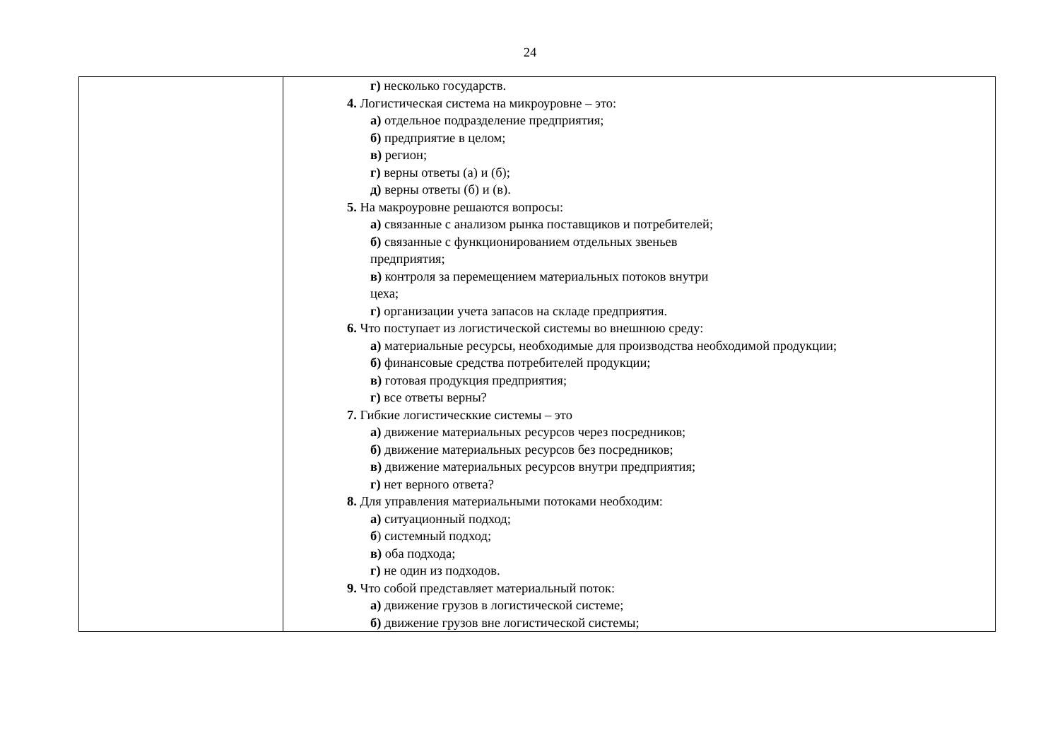24
| | г) несколько государств. 4. Логистическая система на микроуровне – это: а) отдельное подразделение предприятия; б) предприятие в целом; в) регион; г) верны ответы (а) и (б); д) верны ответы (б) и (в). 5. На макроуровне решаются вопросы: а) связанные с анализом рынка поставщиков и потребителей; б) связанные с функционированием отдельных звеньев предприятия; в) контроля за перемещением материальных потоков внутри цеха; г) организации учета запасов на складе предприятия. 6. Что поступает из логистической системы во внешнюю среду: а) материальные ресурсы, необходимые для производства необходимой продукции; б) финансовые средства потребителей продукции; в) готовая продукция предприятия; г) все ответы верны? 7. Гибкие логистическкие системы – это а) движение материальных ресурсов через посредников; б) движение материальных ресурсов без посредников; в) движение материальных ресурсов внутри предприятия; г) нет верного ответа? 8. Для управления материальными потоками необходим: а) ситуационный подход; б ) системный подход; в) оба подхода; г) не один из подходов. 9. Что собой представляет материальный поток: а) движение грузов в логистической системе; б) движение грузов вне логистической системы; |